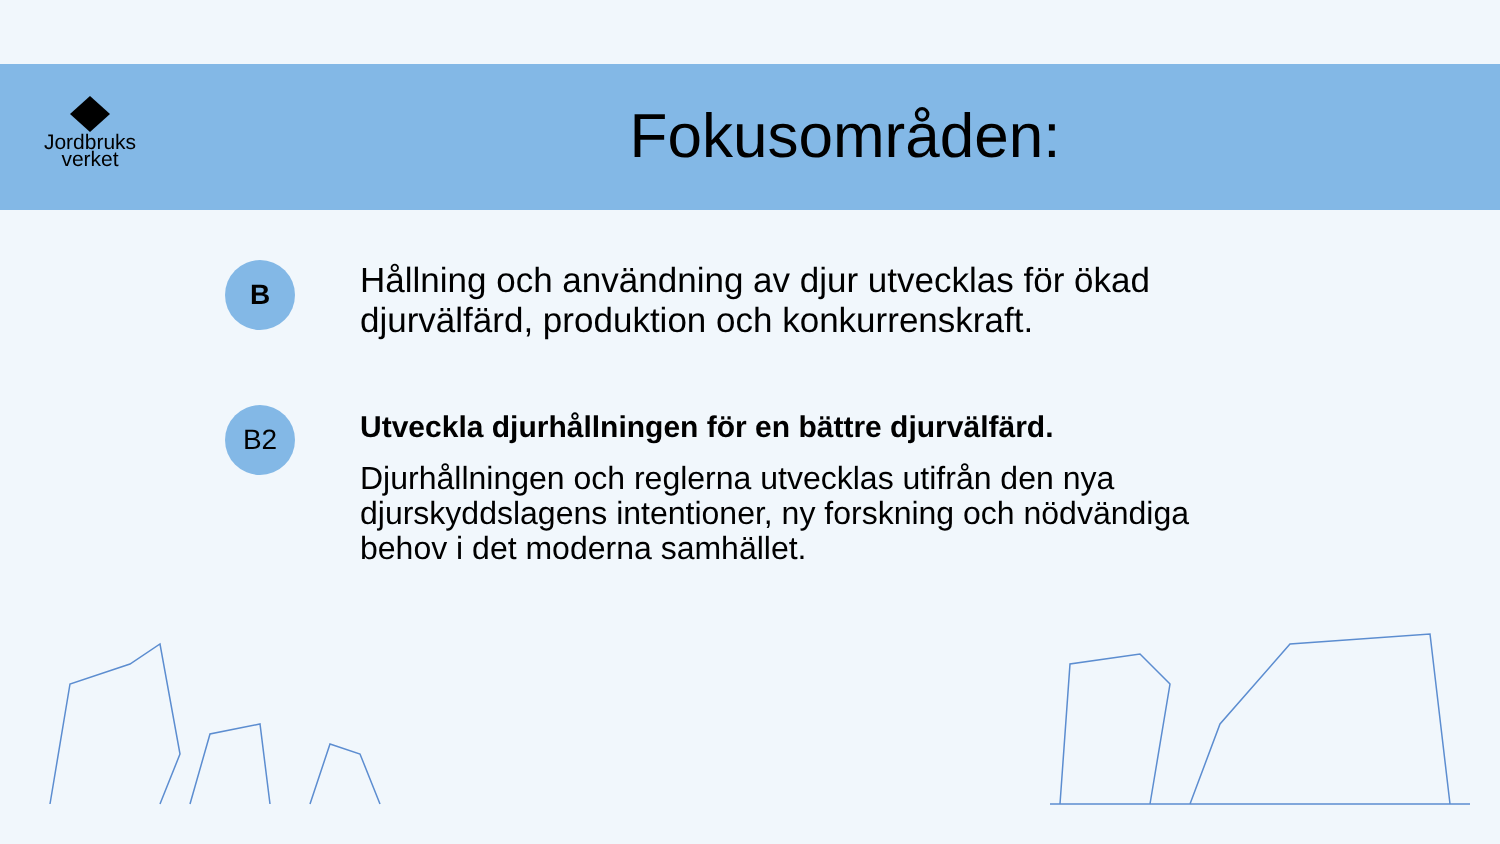Jordbruks
verket
Fokusområden:
B
Hållning och användning av djur utvecklas för ökad djurvälfärd, produktion och konkurrenskraft.
B2
Utveckla djurhållningen för en bättre djurvälfärd.
Djurhållningen och reglerna utvecklas utifrån den nya djurskyddslagens intentioner, ny forskning och nödvändiga behov i det moderna samhället.